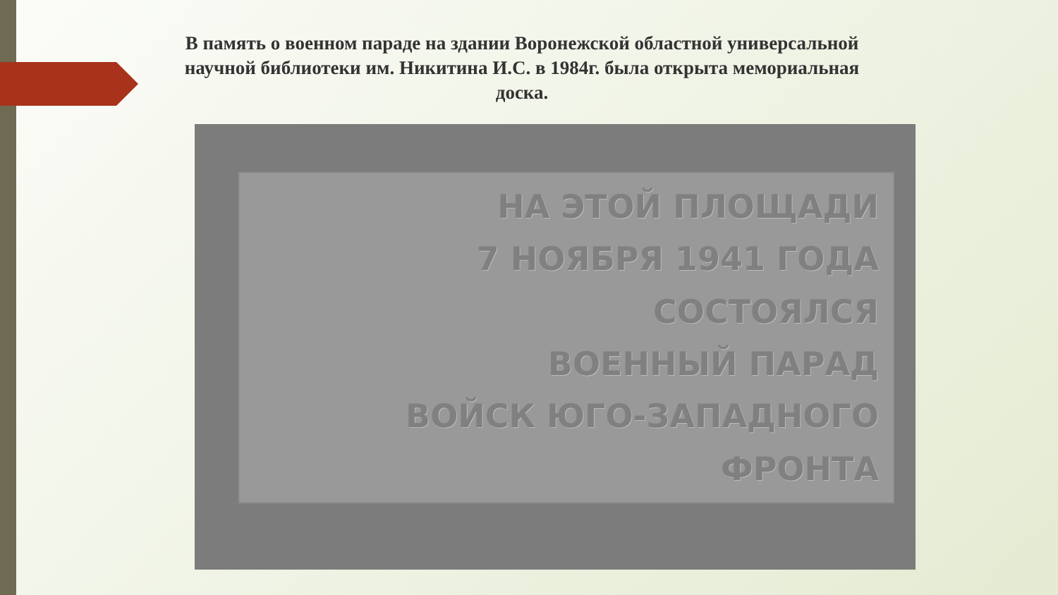В память о военном параде на здании Воронежской областной универсальной научной библиотеки им. Никитина И.С. в 1984г. была открыта мемориальная доска.
НА ЭТОЙ ПЛОЩАДИ
7 НОЯБРЯ 1941 ГОДА
СОСТОЯЛСЯ
ВОЕННЫЙ ПАРАД
ВОЙСК ЮГО-ЗАПАДНОГО
ФРОНТА